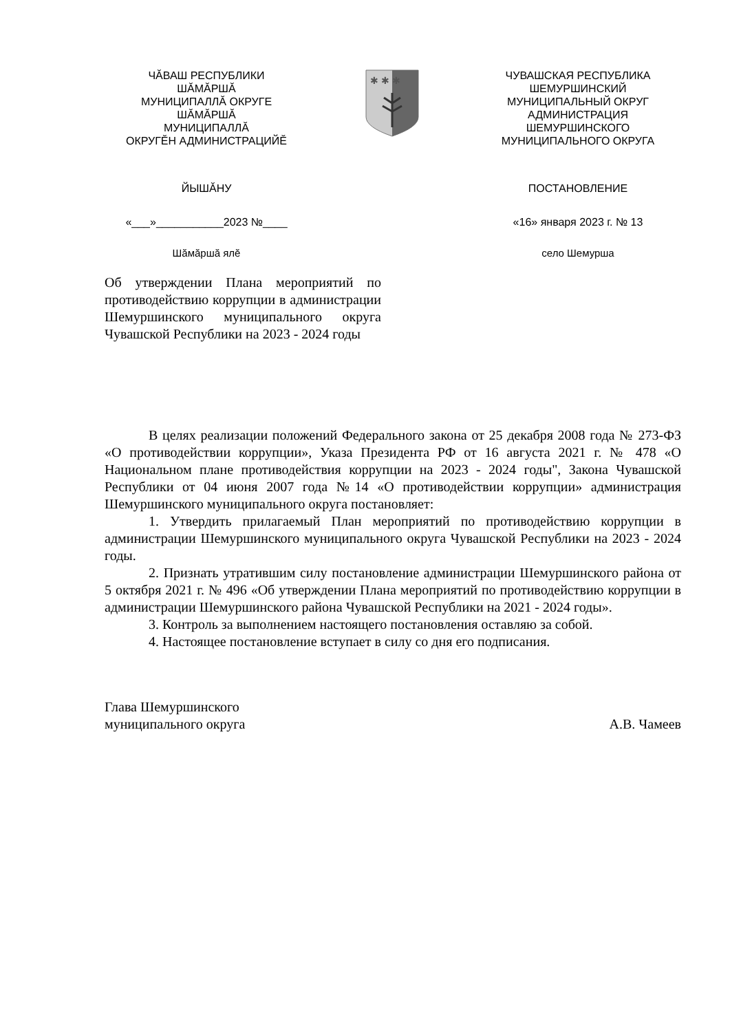ЧӐВАШ РЕСПУБЛИКИ
ШӐМӐРШӐ
МУНИЦИПАЛЛӐ ОКРУГЕ
ШӐМӐРШӐ
МУНИЦИПАЛЛӐ
ОКРУГӖН АДМИНИСТРАЦИЙӖ
ЙЫШӐНУ
«___»___________2023 №____
Шӑмӑршӑ ялӗ
✱ ✱ ✱
ЧУВАШСКАЯ РЕСПУБЛИКА
ШЕМУРШИНСКИЙ
МУНИЦИПАЛЬНЫЙ ОКРУГ
АДМИНИСТРАЦИЯ
ШЕМУРШИНСКОГО
МУНИЦИПАЛЬНОГО ОКРУГА
ПОСТАНОВЛЕНИЕ
«16» января 2023 г. № 13
село Шемурша
Об утверждении Плана мероприятий по противодействию коррупции в администрации Шемуршинского муниципального округа Чувашской Республики на 2023 - 2024 годы
В целях реализации положений Федерального закона от 25 декабря 2008 года № 273-ФЗ «О противодействии коррупции», Указа Президента РФ от 16 августа 2021 г. № 478 «О Национальном плане противодействия коррупции на 2023 - 2024 годы", Закона Чувашской Республики от 04 июня 2007 года №14 «О противодействии коррупции» администрация Шемуршинского муниципального округа постановляет:
1. Утвердить прилагаемый План мероприятий по противодействию коррупции в администрации Шемуршинского муниципального округа Чувашской Республики на 2023 - 2024 годы.
2. Признать утратившим силу постановление администрации Шемуршинского района от 5 октября 2021 г. № 496 «Об утверждении Плана мероприятий по противодействию коррупции в администрации Шемуршинского района Чувашской Республики на 2021 - 2024 годы».
3. Контроль за выполнением настоящего постановления оставляю за собой.
4. Настоящее постановление вступает в силу со дня его подписания.
Глава Шемуршинского
муниципального округа
А.В. Чамеев